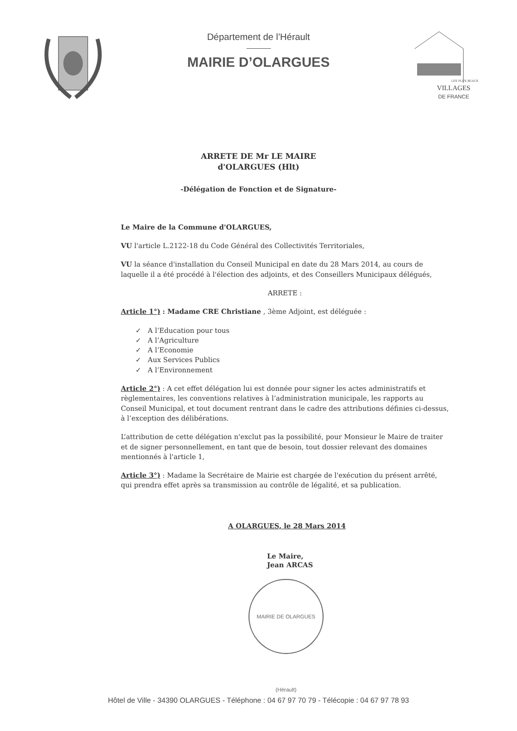Département de l’Hérault
MAIRIE D’OLARGUES
VILLAGES
DE FRANCE
LES PLUS BEAUX
ARRETE DE Mr LE MAIRE
d'OLARGUES (Hlt)
-Délégation de Fonction et de Signature-
Le Maire de la Commune d'OLARGUES,
VU l'article L.2122-18 du Code Général des Collectivités Territoriales,
VU la séance d'installation du Conseil Municipal en date du 28 Mars 2014, au cours de laquelle il a été procédé à l'élection des adjoints, et des Conseillers Municipaux délégués,
ARRETE :
Article 1°) : Madame CRE Christiane , 3ème Adjoint, est déléguée :
✓ A l’Education pour tous
✓ A l’Agriculture
✓ A l’Economie
✓ Aux Services Publics
✓ A l’Environnement
Article 2°) : A cet effet délégation lui est donnée pour signer les actes administratifs et règlementaires, les conventions relatives à l’administration municipale, les rapports au Conseil Municipal, et tout document rentrant dans le cadre des attributions définies ci-dessus, à l’exception des délibérations.
L’attribution de cette délégation n'exclut pas la possibilité, pour Monsieur le Maire de traiter et de signer personnellement, en tant que de besoin, tout dossier relevant des domaines mentionnés à l'article 1,
Article 3°) : Madame la Secrétaire de Mairie est chargée de l'exécution du présent arrêté, qui prendra effet après sa transmission au contrôle de légalité, et sa publication.
A OLARGUES, le 28 Mars 2014
Le Maire,
Jean ARCAS
MAIRIE DE OLARGUES (Hérault)
Hôtel de Ville - 34390 OLARGUES - Téléphone : 04 67 97 70 79 - Télécopie : 04 67 97 78 93